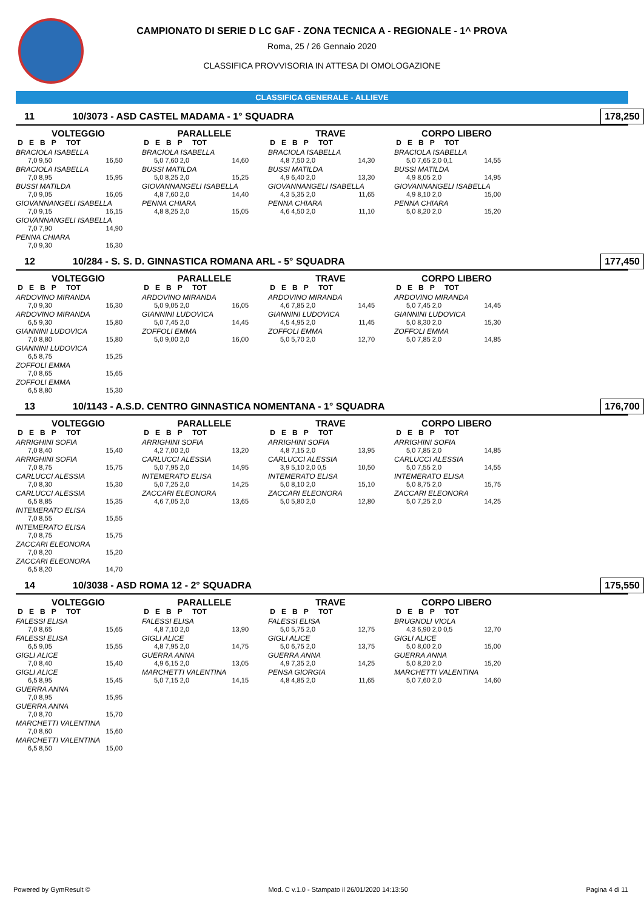CAMPIONATO DI SERIE D LC GAF - ZONA TECNICA A - REGIONALE - 1^ PROVA
Roma, 25 / 26 Gennaio 2020
CLASSIFICA PROVVISORIA IN ATTESA DI OMOLOGAZIONE
CLASSIFICA GENERALE - ALLIEVE
11 10/3073 - ASD CASTEL MADAMA - 1° SQUADRA 178,250
VOLTEGGIO
D E B P TOT
BRACIOLA ISABELLA
7,0 9,50 16,50
BRACIOLA ISABELLA
7,0 8,95 15,95
BUSSI MATILDA
7,0 9,05 16,05
GIOVANNANGELI ISABELLA
7,0 9,15 16,15
GIOVANNANGELI ISABELLA
7,0 7,90 14,90
PENNA CHIARA
7,0 9,30 16,30
PARALLELE
D E B P TOT
BRACIOLA ISABELLA
5,0 7,60 2,0 14,60
BUSSI MATILDA
5,0 8,25 2,0 15,25
GIOVANNANGELI ISABELLA
4,8 7,60 2,0 14,40
PENNA CHIARA
4,8 8,25 2,0 15,05
TRAVE
D E B P TOT
BRACIOLA ISABELLA
4,8 7,50 2,0 14,30
BUSSI MATILDA
4,9 6,40 2,0 13,30
GIOVANNANGELI ISABELLA
4,3 5,35 2,0 11,65
PENNA CHIARA
4,6 4,50 2,0 11,10
CORPO LIBERO
D E B P TOT
BRACIOLA ISABELLA
5,0 7,65 2,0 0,1 14,55
BUSSI MATILDA
4,9 8,05 2,0 14,95
GIOVANNANGELI ISABELLA
4,9 8,10 2,0 15,00
PENNA CHIARA
5,0 8,20 2,0 15,20
12 10/284 - S. S. D. GINNASTICA ROMANA ARL - 5° SQUADRA 177,450
VOLTEGGIO
D E B P TOT
ARDOVINO MIRANDA
7,0 9,30 16,30
ARDOVINO MIRANDA
6,5 9,30 15,80
GIANNINI LUDOVICA
7,0 8,80 15,80
GIANNINI LUDOVICA
6,5 8,75 15,25
ZOFFOLI EMMA
7,0 8,65 15,65
ZOFFOLI EMMA
6,5 8,80 15,30
PARALLELE
D E B P TOT
ARDOVINO MIRANDA
5,0 9,05 2,0 16,05
GIANNINI LUDOVICA
5,0 7,45 2,0 14,45
ZOFFOLI EMMA
5,0 9,00 2,0 16,00
TRAVE
D E B P TOT
ARDOVINO MIRANDA
4,6 7,85 2,0 14,45
GIANNINI LUDOVICA
4,5 4,95 2,0 11,45
ZOFFOLI EMMA
5,0 5,70 2,0 12,70
CORPO LIBERO
D E B P TOT
ARDOVINO MIRANDA
5,0 7,45 2,0 14,45
GIANNINI LUDOVICA
5,0 8,30 2,0 15,30
ZOFFOLI EMMA
5,0 7,85 2,0 14,85
13 10/1143 - A.S.D. CENTRO GINNASTICA NOMENTANA - 1° SQUADRA 176,700
VOLTEGGIO
D E B P TOT
ARRIGHINI SOFIA
7,0 8,40 15,40
ARRIGHINI SOFIA
7,0 8,75 15,75
CARLUCCI ALESSIA
7,0 8,30 15,30
CARLUCCI ALESSIA
6,5 8,85 15,35
INTEMERATO ELISA
7,0 8,55 15,55
INTEMERATO ELISA
7,0 8,75 15,75
ZACCARI ELEONORA
7,0 8,20 15,20
ZACCARI ELEONORA
6,5 8,20 14,70
PARALLELE
D E B P TOT
ARRIGHINI SOFIA
4,2 7,00 2,0 13,20
CARLUCCI ALESSIA
5,0 7,95 2,0 14,95
INTEMERATO ELISA
5,0 7,25 2,0 14,25
ZACCARI ELEONORA
4,6 7,05 2,0 13,65
TRAVE
D E B P TOT
ARRIGHINI SOFIA
4,8 7,15 2,0 13,95
CARLUCCI ALESSIA
3,9 5,10 2,0 0,5 10,50
INTEMERATO ELISA
5,0 8,10 2,0 15,10
ZACCARI ELEONORA
5,0 5,80 2,0 12,80
CORPO LIBERO
D E B P TOT
ARRIGHINI SOFIA
5,0 7,85 2,0 14,85
CARLUCCI ALESSIA
5,0 7,55 2,0 14,55
INTEMERATO ELISA
5,0 8,75 2,0 15,75
ZACCARI ELEONORA
5,0 7,25 2,0 14,25
14 10/3038 - ASD ROMA 12 - 2° SQUADRA 175,550
VOLTEGGIO
D E B P TOT
FALESSI ELISA
7,0 8,65 15,65
FALESSI ELISA
6,5 9,05 15,55
GIGLI ALICE
7,0 8,40 15,40
GIGLI ALICE
6,5 8,95 15,45
GUERRA ANNA
7,0 8,95 15,95
GUERRA ANNA
7,0 8,70 15,70
MARCHETTI VALENTINA
7,0 8,60 15,60
MARCHETTI VALENTINA
6,5 8,50 15,00
PARALLELE
D E B P TOT
FALESSI ELISA
4,8 7,10 2,0 13,90
GIGLI ALICE
4,8 7,95 2,0 14,75
GUERRA ANNA
4,9 6,15 2,0 13,05
MARCHETTI VALENTINA
5,0 7,15 2,0 14,15
TRAVE
D E B P TOT
FALESSI ELISA
5,0 5,75 2,0 12,75
GIGLI ALICE
5,0 6,75 2,0 13,75
GUERRA ANNA
4,9 7,35 2,0 14,25
PENSA GIORGIA
4,8 4,85 2,0 11,65
CORPO LIBERO
D E B P TOT
BRUGNOLI VIOLA
4,3 6,90 2,0 0,5 12,70
GIGLI ALICE
5,0 8,00 2,0 15,00
GUERRA ANNA
5,0 8,20 2,0 15,20
MARCHETTI VALENTINA
5,0 7,60 2,0 14,60
Powered by GymResult © Mod. C v.1.0 - Stampato il 26/01/2020 14:13:50 Pagina 4 di 11